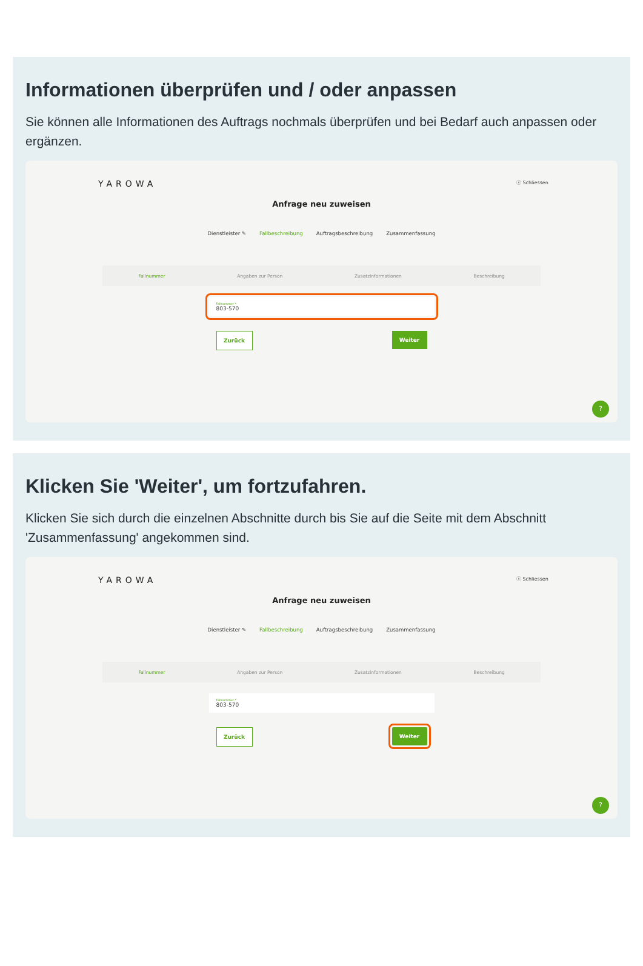Informationen überprüfen und / oder anpassen
Sie können alle Informationen des Auftrags nochmals überprüfen und bei Bedarf auch anpassen oder ergänzen.
YAROWA ⓧ Schliessen
Anfrage neu zuweisen
Dienstleister ✎ Fallbeschreibung Auftragsbeschreibung Zusammenfassung
Fallnummer Angaben zur Person Zusatzinformationen Beschreibung
Fallnummer *
803-570
Zurück Weiter
?
Klicken Sie 'Weiter', um fortzufahren.
Klicken Sie sich durch die einzelnen Abschnitte durch bis Sie auf die Seite mit dem Abschnitt 'Zusammenfassung' angekommen sind.
YAROWA ⓧ Schliessen
Anfrage neu zuweisen
Dienstleister ✎ Fallbeschreibung Auftragsbeschreibung Zusammenfassung
Fallnummer Angaben zur Person Zusatzinformationen Beschreibung
Fallnummer *
803-570
Zurück Weiter
?